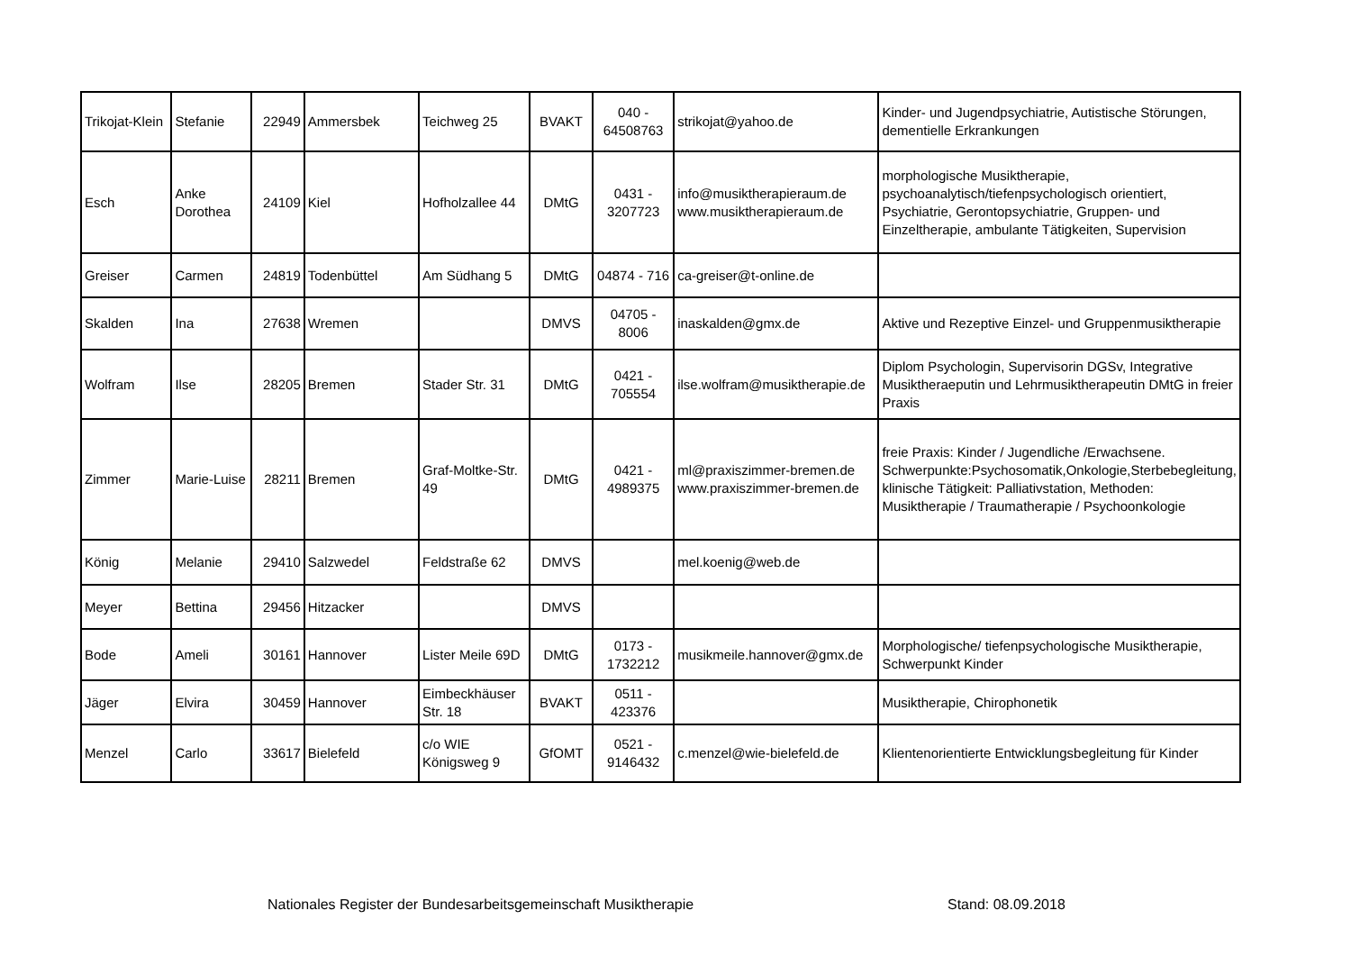| Trikojat-Klein | Stefanie | 22949 | Ammersbek | Teichweg 25 | BVAKT | 040 - 64508763 | strikojat@yahoo.de | Kinder- und Jugendpsychiatrie, Autistische Störungen, dementielle Erkrankungen |
| Esch | Anke Dorothea | 24109 | Kiel | Hofholzallee 44 | DMtG | 0431 - 3207723 | info@musiktherapieraum.de www.musiktherapieraum.de | morphologische Musiktherapie, psychoanalytisch/tiefenpsychologisch orientiert, Psychiatrie, Gerontopsychiatrie, Gruppen- und Einzeltherapie, ambulante Tätigkeiten, Supervision |
| Greiser | Carmen | 24819 | Todenbüttel | Am Südhang 5 | DMtG | 04874 - 716 | ca-greiser@t-online.de | |
| Skalden | Ina | 27638 | Wremen | | DMVS | 04705 - 8006 | inaskalden@gmx.de | Aktive und Rezeptive Einzel- und Gruppenmusiktherapie |
| Wolfram | Ilse | 28205 | Bremen | Stader Str. 31 | DMtG | 0421 - 705554 | ilse.wolfram@musiktherapie.de | Diplom Psychologin, Supervisorin DGSv, Integrative Musiktheraeputin und Lehrmusiktherapeutin DMtG in freier Praxis |
| Zimmer | Marie-Luise | 28211 | Bremen | Graf-Moltke-Str. 49 | DMtG | 0421 - 4989375 | ml@praxiszimmer-bremen.de www.praxiszimmer-bremen.de | freie Praxis: Kinder / Jugendliche /Erwachsene. Schwerpunkte:Psychosomatik,Onkologie,Sterbebegleitung, klinische Tätigkeit: Palliativstation, Methoden: Musiktherapie / Traumatherapie / Psychoonkologie |
| König | Melanie | 29410 | Salzwedel | Feldstraße 62 | DMVS | | mel.koenig@web.de | |
| Meyer | Bettina | 29456 | Hitzacker | | DMVS | | | |
| Bode | Ameli | 30161 | Hannover | Lister Meile 69D | DMtG | 0173 - 1732212 | musikmeile.hannover@gmx.de | Morphologische/ tiefenpsychologische Musiktherapie, Schwerpunkt Kinder |
| Jäger | Elvira | 30459 | Hannover | Eimbeckhäuser Str. 18 | BVAKT | 0511 - 423376 | | Musiktherapie, Chirophonetik |
| Menzel | Carlo | 33617 | Bielefeld | c/o WIE Königsweg 9 | GfOMT | 0521 - 9146432 | c.menzel@wie-bielefeld.de | Klientenorientierte Entwicklungsbegleitung für Kinder |
Nationales Register der Bundesarbeitsgemeinschaft Musiktherapie
Stand: 08.09.2018